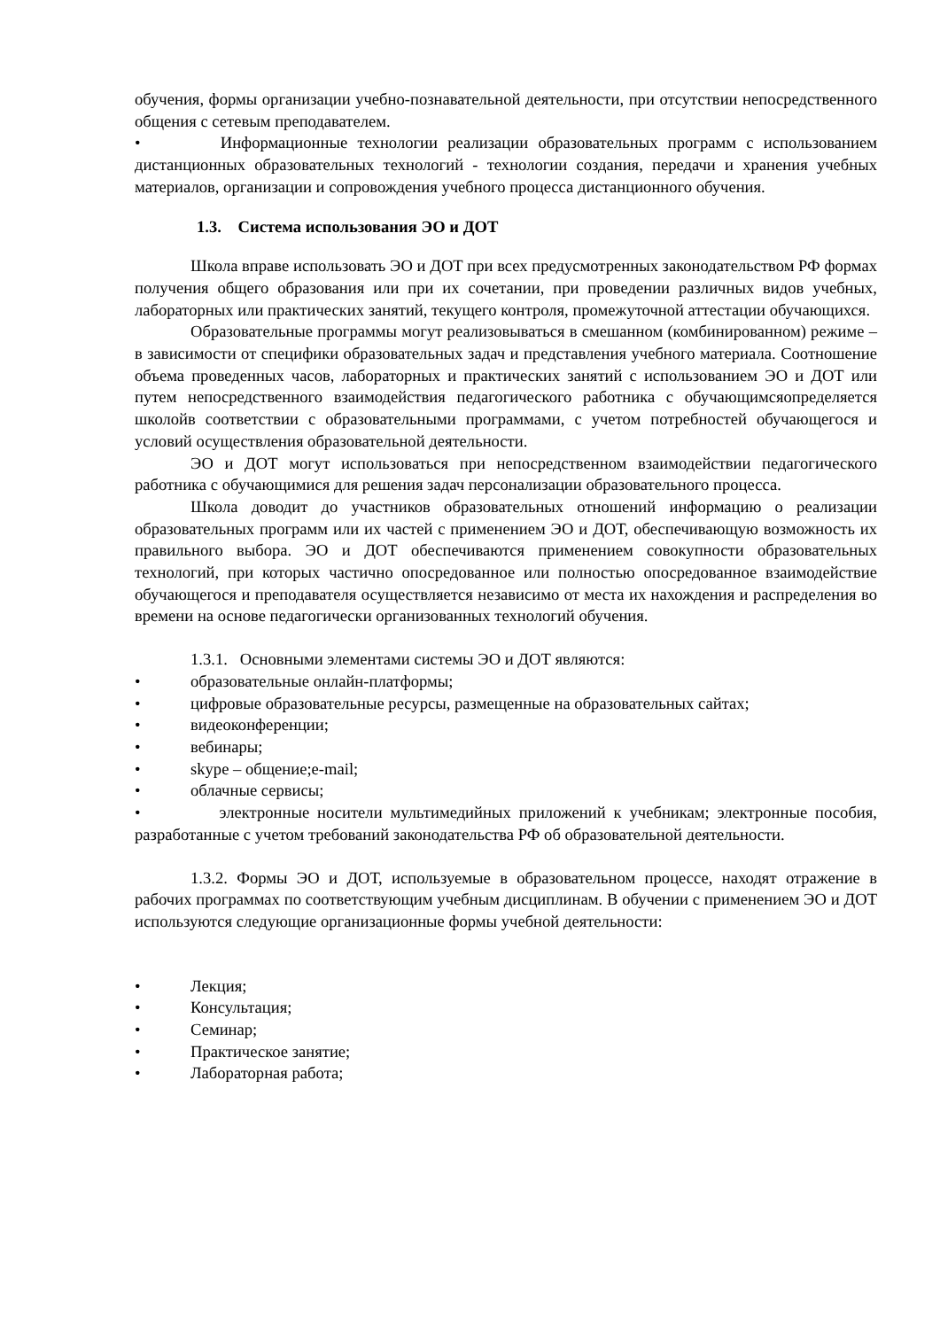обучения, формы организации учебно-познавательной деятельности, при отсутствии непосредственного общения с сетевым преподавателем.
• Информационные технологии реализации образовательных программ с использованием дистанционных образовательных технологий - технологии создания, передачи и хранения учебных материалов, организации и сопровождения учебного процесса дистанционного обучения.
1.3. Система использования ЭО и ДОТ
Школа вправе использовать ЭО и ДОТ при всех предусмотренных законодательством РФ формах получения общего образования или при их сочетании, при проведении различных видов учебных, лабораторных или практических занятий, текущего контроля, промежуточной аттестации обучающихся.
Образовательные программы могут реализовываться в смешанном (комбинированном) режиме – в зависимости от специфики образовательных задач и представления учебного материала. Соотношение объема проведенных часов, лабораторных и практических занятий с использованием ЭО и ДОТ или путем непосредственного взаимодействия педагогического работника с обучающимсяопределяется школойв соответствии с образовательными программами, с учетом потребностей обучающегося и условий осуществления образовательной деятельности.
ЭО и ДОТ могут использоваться при непосредственном взаимодействии педагогического работника с обучающимися для решения задач персонализации образовательного процесса.
Школа доводит до участников образовательных отношений информацию о реализации образовательных программ или их частей с применением ЭО и ДОТ, обеспечивающую возможность их правильного выбора. ЭО и ДОТ обеспечиваются применением совокупности образовательных технологий, при которых частично опосредованное или полностью опосредованное взаимодействие обучающегося и преподавателя осуществляется независимо от места их нахождения и распределения во времени на основе педагогически организованных технологий обучения.
1.3.1. Основными элементами системы ЭО и ДОТ являются:
• образовательные онлайн-платформы;
• цифровые образовательные ресурсы, размещенные на образовательных сайтах;
• видеоконференции;
• вебинары;
• skype – общение;e-mail;
• облачные сервисы;
• электронные носители мультимедийных приложений к учебникам; электронные пособия, разработанные с учетом требований законодательства РФ об образовательной деятельности.
1.3.2. Формы ЭО и ДОТ, используемые в образовательном процессе, находят отражение в рабочих программах по соответствующим учебным дисциплинам. В обучении с применением ЭО и ДОТ используются следующие организационные формы учебной деятельности:
• Лекция;
• Консультация;
• Семинар;
• Практическое занятие;
• Лабораторная работа;